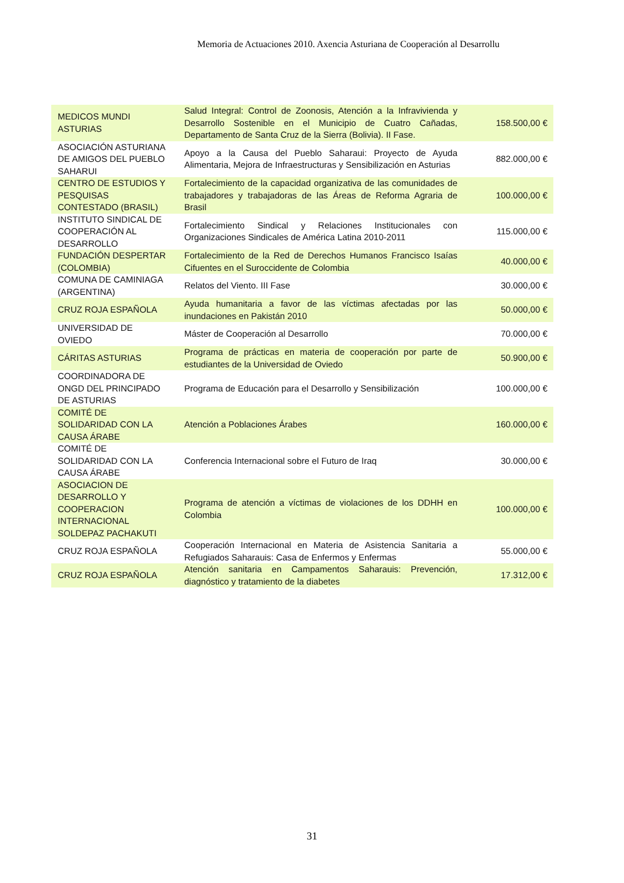Memoria de Actuaciones 2010. Axencia Asturiana de Cooperación al Desarrollu
| MEDICOS MUNDI ASTURIAS | Salud Integral: Control de Zoonosis, Atención a la Infravivienda y Desarrollo Sostenible en el Municipio de Cuatro Cañadas, Departamento de Santa Cruz de la Sierra (Bolivia). II Fase. | 158.500,00 € |
| ASOCIACIÓN ASTURIANA DE AMIGOS DEL PUEBLO SAHARUI | Apoyo a la Causa del Pueblo Saharaui: Proyecto de Ayuda Alimentaria, Mejora de Infraestructuras y Sensibilización en Asturias | 882.000,00 € |
| CENTRO DE ESTUDIOS Y PESQUISAS CONTESTADO (BRASIL) | Fortalecimiento de la capacidad organizativa de las comunidades de trabajadores y trabajadoras de las Áreas de Reforma Agraria de Brasil | 100.000,00 € |
| INSTITUTO SINDICAL DE COOPERACIÓN AL DESARROLLO | Fortalecimiento Sindical y Relaciones Institucionales con Organizaciones Sindicales de América Latina 2010-2011 | 115.000,00 € |
| FUNDACIÓN DESPERTAR (COLOMBIA) | Fortalecimiento de la Red de Derechos Humanos Francisco Isaías Cifuentes en el Suroccidente de Colombia | 40.000,00 € |
| COMUNA DE CAMINIAGA (ARGENTINA) | Relatos del Viento. III Fase | 30.000,00 € |
| CRUZ ROJA ESPAÑOLA | Ayuda humanitaria a favor de las víctimas afectadas por las inundaciones en Pakistán 2010 | 50.000,00 € |
| UNIVERSIDAD DE OVIEDO | Máster de Cooperación al Desarrollo | 70.000,00 € |
| CÁRITAS ASTURIAS | Programa de prácticas en materia de cooperación por parte de estudiantes de la Universidad de Oviedo | 50.900,00 € |
| COORDINADORA DE ONGD DEL PRINCIPADO DE ASTURIAS | Programa de Educación para el Desarrollo y Sensibilización | 100.000,00 € |
| COMITÉ DE SOLIDARIDAD CON LA CAUSA ÁRABE | Atención a Poblaciones Árabes | 160.000,00 € |
| COMITÉ DE SOLIDARIDAD CON LA CAUSA ÁRABE | Conferencia Internacional sobre el Futuro de Iraq | 30.000,00 € |
| ASOCIACION DE DESARROLLO Y COOPERACION INTERNACIONAL SOLDEPAZ PACHAKUTI | Programa de atención a víctimas de violaciones de los DDHH en Colombia | 100.000,00 € |
| CRUZ ROJA ESPAÑOLA | Cooperación Internacional en Materia de Asistencia Sanitaria a Refugiados Saharauis: Casa de Enfermos y Enfermas | 55.000,00 € |
| CRUZ ROJA ESPAÑOLA | Atención sanitaria en Campamentos Saharauis: Prevención, diagnóstico y tratamiento de la diabetes | 17.312,00 € |
31